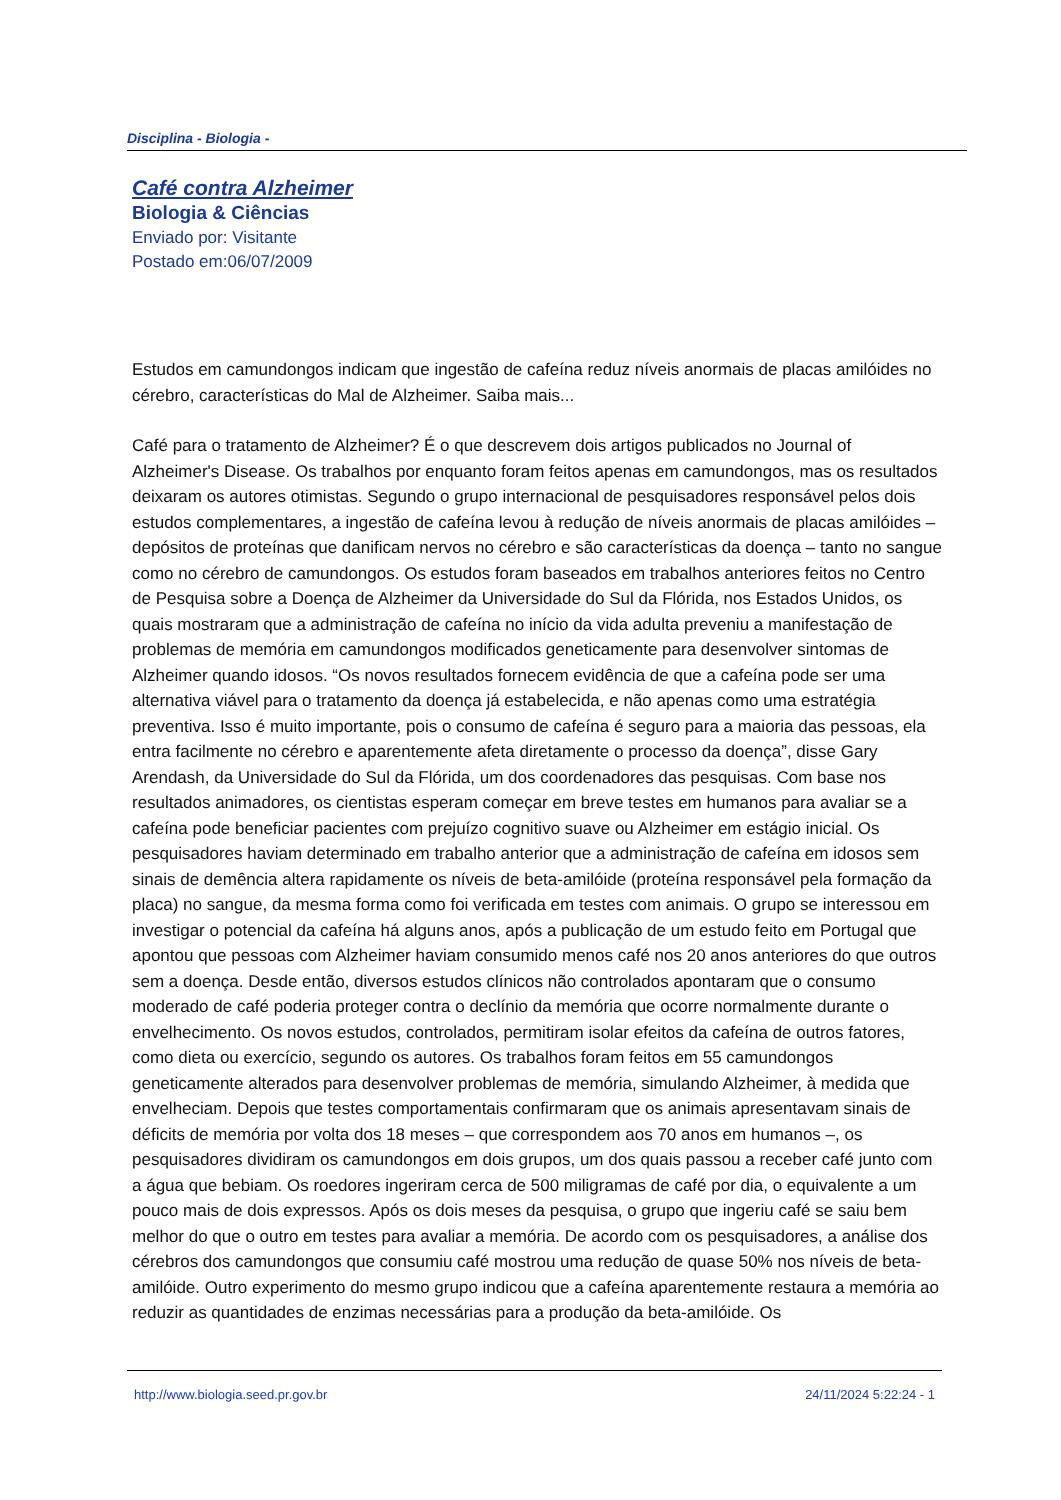Disciplina - Biologia -
Café contra Alzheimer
Biologia & Ciências
Enviado por: Visitante
Postado em:06/07/2009
Estudos em camundongos indicam que ingestão de cafeína reduz níveis anormais de placas amilóides no cérebro, características do Mal de Alzheimer. Saiba mais...
Café para o tratamento de Alzheimer? É o que descrevem dois artigos publicados no Journal of Alzheimer's Disease. Os trabalhos por enquanto foram feitos apenas em camundongos, mas os resultados deixaram os autores otimistas. Segundo o grupo internacional de pesquisadores responsável pelos dois estudos complementares, a ingestão de cafeína levou à redução de níveis anormais de placas amilóides – depósitos de proteínas que danificam nervos no cérebro e são características da doença – tanto no sangue como no cérebro de camundongos. Os estudos foram baseados em trabalhos anteriores feitos no Centro de Pesquisa sobre a Doença de Alzheimer da Universidade do Sul da Flórida, nos Estados Unidos, os quais mostraram que a administração de cafeína no início da vida adulta preveniu a manifestação de problemas de memória em camundongos modificados geneticamente para desenvolver sintomas de Alzheimer quando idosos. “Os novos resultados fornecem evidência de que a cafeína pode ser uma alternativa viável para o tratamento da doença já estabelecida, e não apenas como uma estratégia preventiva. Isso é muito importante, pois o consumo de cafeína é seguro para a maioria das pessoas, ela entra facilmente no cérebro e aparentemente afeta diretamente o processo da doença”, disse Gary Arendash, da Universidade do Sul da Flórida, um dos coordenadores das pesquisas. Com base nos resultados animadores, os cientistas esperam começar em breve testes em humanos para avaliar se a cafeína pode beneficiar pacientes com prejuízo cognitivo suave ou Alzheimer em estágio inicial. Os pesquisadores haviam determinado em trabalho anterior que a administração de cafeína em idosos sem sinais de demência altera rapidamente os níveis de beta-amilóide (proteína responsável pela formação da placa) no sangue, da mesma forma como foi verificada em testes com animais. O grupo se interessou em investigar o potencial da cafeína há alguns anos, após a publicação de um estudo feito em Portugal que apontou que pessoas com Alzheimer haviam consumido menos café nos 20 anos anteriores do que outros sem a doença. Desde então, diversos estudos clínicos não controlados apontaram que o consumo moderado de café poderia proteger contra o declínio da memória que ocorre normalmente durante o envelhecimento. Os novos estudos, controlados, permitiram isolar efeitos da cafeína de outros fatores, como dieta ou exercício, segundo os autores. Os trabalhos foram feitos em 55 camundongos geneticamente alterados para desenvolver problemas de memória, simulando Alzheimer, à medida que envelheciam. Depois que testes comportamentais confirmaram que os animais apresentavam sinais de déficits de memória por volta dos 18 meses – que correspondem aos 70 anos em humanos –, os pesquisadores dividiram os camundongos em dois grupos, um dos quais passou a receber café junto com a água que bebiam. Os roedores ingeriram cerca de 500 miligramas de café por dia, o equivalente a um pouco mais de dois expressos. Após os dois meses da pesquisa, o grupo que ingeriu café se saiu bem melhor do que o outro em testes para avaliar a memória. De acordo com os pesquisadores, a análise dos cérebros dos camundongos que consumiu café mostrou uma redução de quase 50% nos níveis de beta-amilóide. Outro experimento do mesmo grupo indicou que a cafeína aparentemente restaura a memória ao reduzir as quantidades de enzimas necessárias para a produção da beta-amilóide. Os
http://www.biologia.seed.pr.gov.br 24/11/2024 5:22:24 - 1